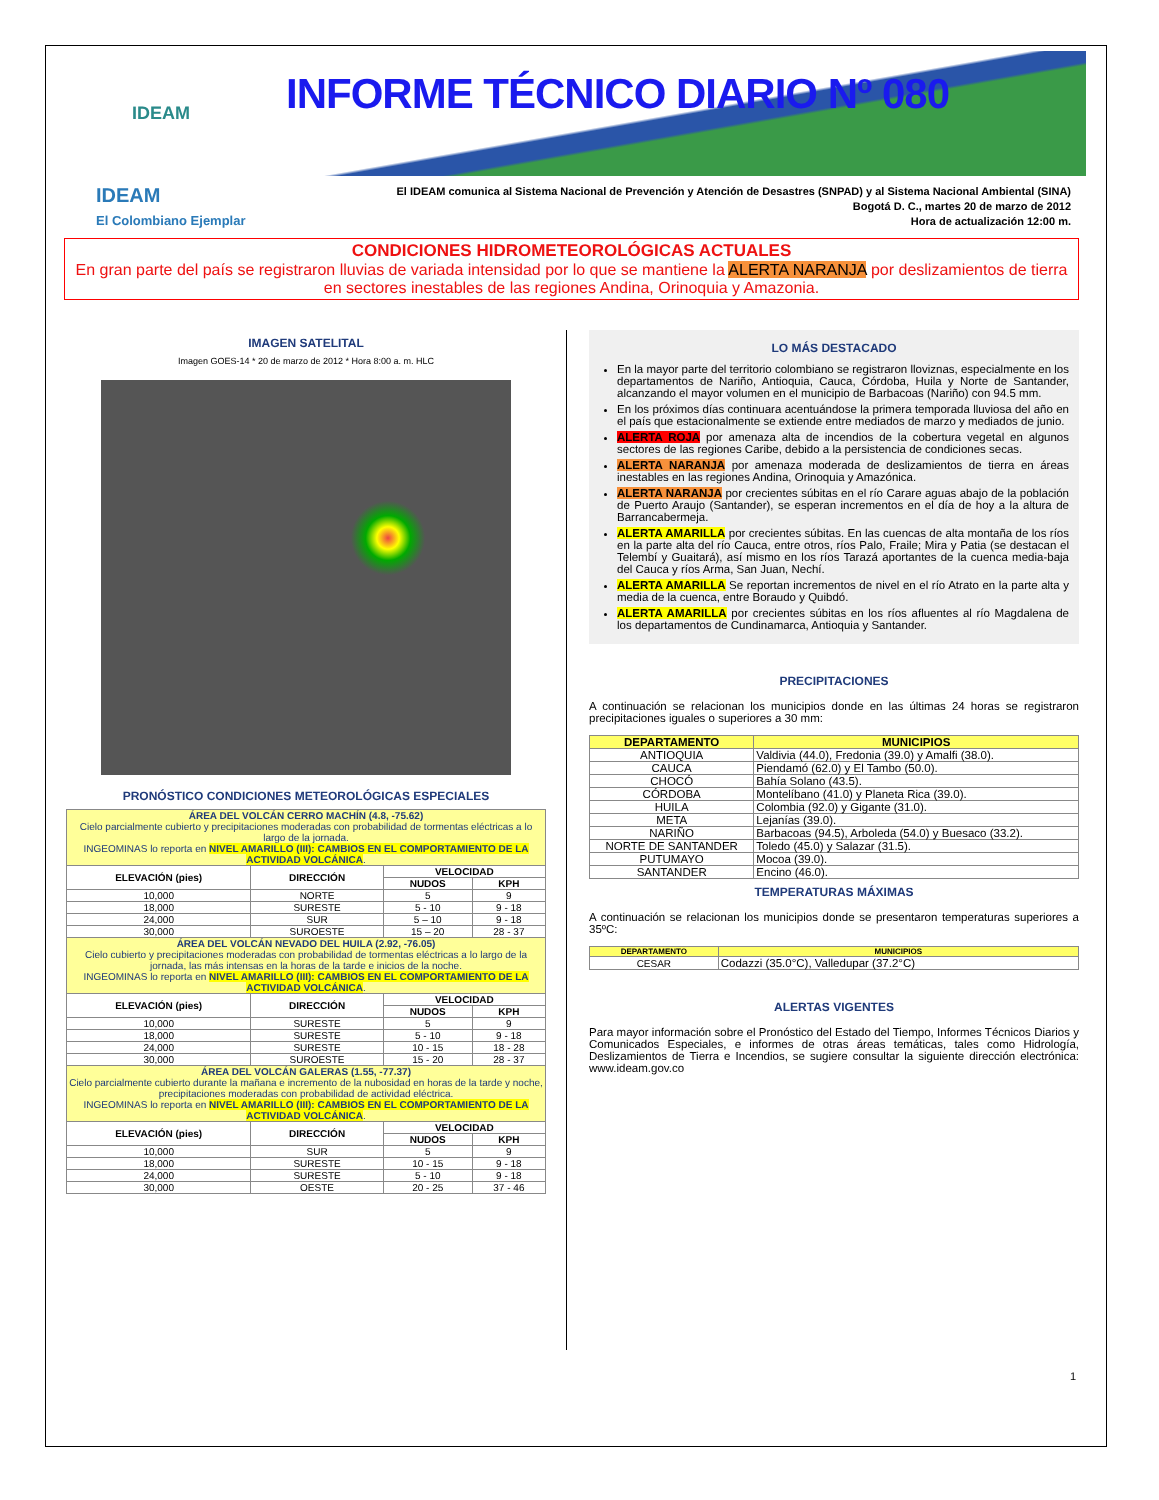IDEAM
INFORME TÉCNICO DIARIO Nº 080
IDEAM
El Colombiano Ejemplar
El IDEAM comunica al Sistema Nacional de Prevención y Atención de Desastres (SNPAD) y al Sistema Nacional Ambiental (SINA)
Bogotá D. C., martes 20 de marzo de 2012
Hora de actualización 12:00 m.
CONDICIONES HIDROMETEOROLÓGICAS ACTUALES
En gran parte del país se registraron lluvias de variada intensidad por lo que se mantiene la ALERTA NARANJA por deslizamientos de tierra en sectores inestables de las regiones Andina, Orinoquia y Amazonia.
IMAGEN SATELITAL
Imagen GOES-14 * 20 de marzo de 2012 * Hora 8:00 a. m. HLC
PRONÓSTICO CONDICIONES METEOROLÓGICAS ESPECIALES
| ÁREA DEL VOLCÁN CERRO MACHÍN (4.8, -75.62) Cielo parcialmente cubierto y precipitaciones moderadas con probabilidad de tormentas eléctricas a lo largo de la jornada. INGEOMINAS lo reporta en NIVEL AMARILLO (III): CAMBIOS EN EL COMPORTAMIENTO DE LA ACTIVIDAD VOLCÁNICA . | | | |
| ELEVACIÓN (pies) | DIRECCIÓN | VELOCIDAD | |
| | | NUDOS | KPH |
| 10,000 | NORTE | 5 | 9 |
| 18,000 | SURESTE | 5 - 10 | 9 - 18 |
| 24,000 | SUR | 5 – 10 | 9 - 18 |
| 30,000 | SUROESTE | 15 – 20 | 28 - 37 |
| ÁREA DEL VOLCÁN NEVADO DEL HUILA (2.92, -76.05) Cielo cubierto y precipitaciones moderadas con probabilidad de tormentas eléctricas a lo largo de la jornada, las más intensas en la horas de la tarde e inicios de la noche. INGEOMINAS lo reporta en NIVEL AMARILLO (III): CAMBIOS EN EL COMPORTAMIENTO DE LA ACTIVIDAD VOLCÁNICA . | | | |
| ELEVACIÓN (pies) | DIRECCIÓN | VELOCIDAD | |
| | | NUDOS | KPH |
| 10,000 | SURESTE | 5 | 9 |
| 18,000 | SURESTE | 5 - 10 | 9 - 18 |
| 24,000 | SURESTE | 10 - 15 | 18 - 28 |
| 30,000 | SUROESTE | 15 - 20 | 28 - 37 |
| ÁREA DEL VOLCÁN GALERAS (1.55, -77.37) Cielo parcialmente cubierto durante la mañana e incremento de la nubosidad en horas de la tarde y noche, precipitaciones moderadas con probabilidad de actividad eléctrica. INGEOMINAS lo reporta en NIVEL AMARILLO (III): CAMBIOS EN EL COMPORTAMIENTO DE LA ACTIVIDAD VOLCÁNICA . | | | |
| ELEVACIÓN (pies) | DIRECCIÓN | VELOCIDAD | |
| | | NUDOS | KPH |
| 10,000 | SUR | 5 | 9 |
| 18,000 | SURESTE | 10 - 15 | 9 - 18 |
| 24,000 | SURESTE | 5 - 10 | 9 - 18 |
| 30,000 | OESTE | 20 - 25 | 37 - 46 |
LO MÁS DESTACADO
En la mayor parte del territorio colombiano se registraron lloviznas, especialmente en los departamentos de Nariño, Antioquia, Cauca, Córdoba, Huila y Norte de Santander, alcanzando el mayor volumen en el municipio de Barbacoas (Nariño) con 94.5 mm.
En los próximos días continuara acentuándose la primera temporada lluviosa del año en el país que estacionalmente se extiende entre mediados de marzo y mediados de junio.
ALERTA ROJA por amenaza alta de incendios de la cobertura vegetal en algunos sectores de las regiones Caribe, debido a la persistencia de condiciones secas.
ALERTA NARANJA por amenaza moderada de deslizamientos de tierra en áreas inestables en las regiones Andina, Orinoquia y Amazónica.
ALERTA NARANJA por crecientes súbitas en el río Carare aguas abajo de la población de Puerto Araujo (Santander), se esperan incrementos en el día de hoy a la altura de Barrancabermeja.
ALERTA AMARILLA por crecientes súbitas. En las cuencas de alta montaña de los ríos en la parte alta del río Cauca, entre otros, ríos Palo, Fraile; Mira y Patia (se destacan el Telembí y Guaitará), así mismo en los ríos Tarazá aportantes de la cuenca media-baja del Cauca y ríos Arma, San Juan, Nechí.
ALERTA AMARILLA Se reportan incrementos de nivel en el río Atrato en la parte alta y media de la cuenca, entre Boraudo y Quibdó.
ALERTA AMARILLA por crecientes súbitas en los ríos afluentes al río Magdalena de los departamentos de Cundinamarca, Antioquia y Santander.
PRECIPITACIONES
A continuación se relacionan los municipios donde en las últimas 24 horas se registraron precipitaciones iguales o superiores a 30 mm:
| DEPARTAMENTO | MUNICIPIOS |
| --- | --- |
| ANTIOQUIA | Valdivia (44.0), Fredonia (39.0) y Amalfi (38.0). |
| CAUCA | Piendamó (62.0) y El Tambo (50.0). |
| CHOCÓ | Bahía Solano (43.5). |
| CÓRDOBA | Montelíbano (41.0) y Planeta Rica (39.0). |
| HUILA | Colombia (92.0) y Gigante (31.0). |
| META | Lejanías (39.0). |
| NARIÑO | Barbacoas (94.5), Arboleda (54.0) y Buesaco (33.2). |
| NORTE DE SANTANDER | Toledo (45.0) y Salazar (31.5). |
| PUTUMAYO | Mocoa (39.0). |
| SANTANDER | Encino (46.0). |
TEMPERATURAS MÁXIMAS
A continuación se relacionan los municipios donde se presentaron temperaturas superiores a 35ºC:
| DEPARTAMENTO | MUNICIPIOS |
| --- | --- |
| CESAR | Codazzi (35.0°C), Valledupar (37.2°C) |
ALERTAS VIGENTES
Para mayor información sobre el Pronóstico del Estado del Tiempo, Informes Técnicos Diarios y Comunicados Especiales, e informes de otras áreas temáticas, tales como Hidrología, Deslizamientos de Tierra e Incendios, se sugiere consultar la siguiente dirección electrónica: www.ideam.gov.co
1